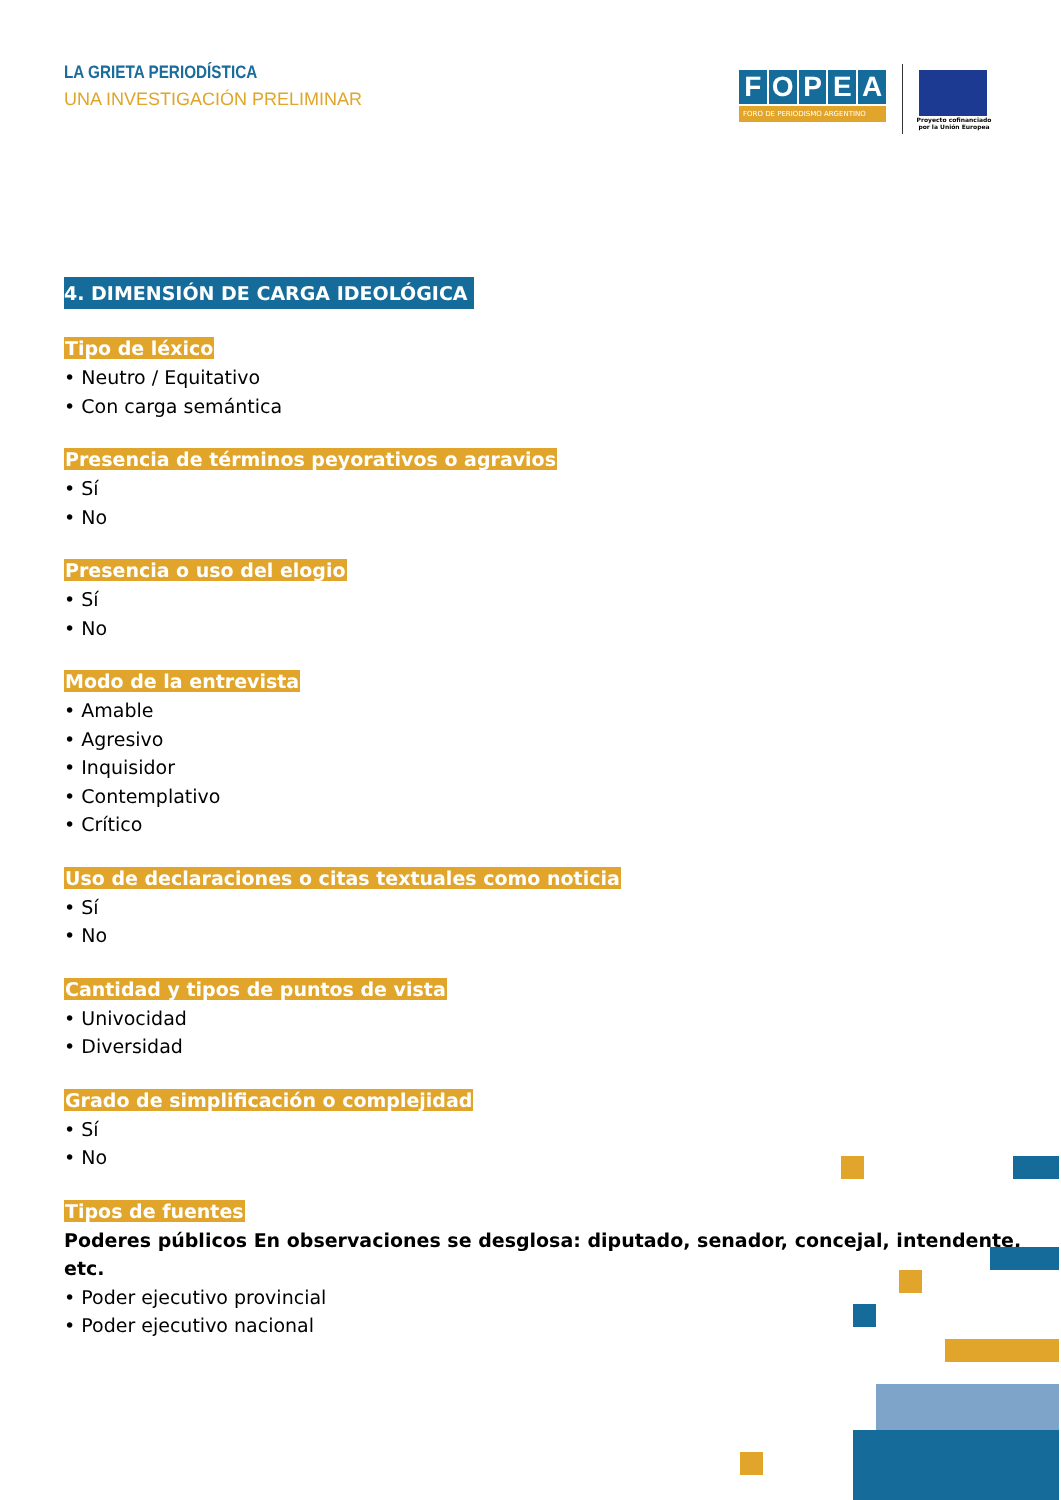LA GRIETA PERIODÍSTICA
UNA INVESTIGACIÓN PRELIMINAR
FOPEA
FORO DE PERIODISMO ARGENTINO
Proyecto cofinanciado por la Unión Europea
4. DIMENSIÓN DE CARGA IDEOLÓGICA
Tipo de léxico
• Neutro / Equitativo
• Con carga semántica
Presencia de términos peyorativos o agravios
• Sí
• No
Presencia o uso del elogio
• Sí
• No
Modo de la entrevista
• Amable
• Agresivo
• Inquisidor
• Contemplativo
• Crítico
Uso de declaraciones o citas textuales como noticia
• Sí
• No
Cantidad y tipos de puntos de vista
• Univocidad
• Diversidad
Grado de simplificación o complejidad
• Sí
• No
Tipos de fuentes
Poderes públicos En observaciones se desglosa: diputado, senador, concejal, intendente, etc.
• Poder ejecutivo provincial
• Poder ejecutivo nacional